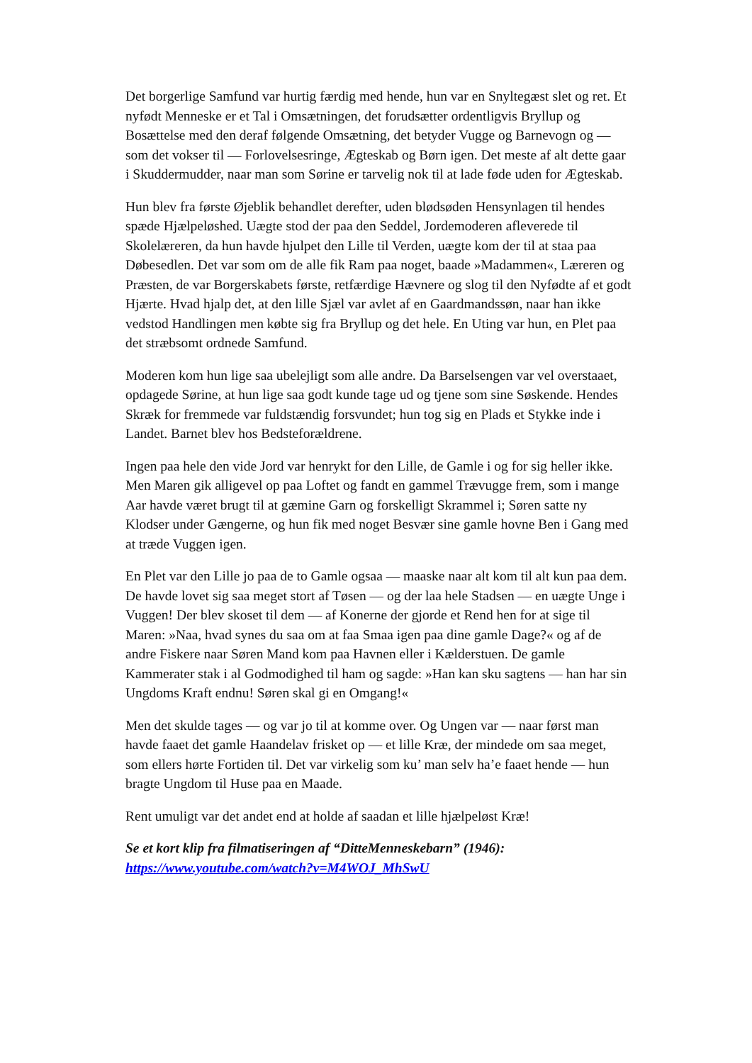Det borgerlige Samfund var hurtig færdig med hende, hun var en Snyltegæst slet og ret. Et nyfødt Menneske er et Tal i Omsætningen, det forudsætter ordentligvis Bryllup og Bosættelse med den deraf følgende Omsætning, det betyder Vugge og Barnevogn og — som det vokser til — Forlovelsesringe, Ægteskab og Børn igen. Det meste af alt dette gaar i Skuddermudder, naar man som Sørine er tarvelig nok til at lade føde uden for Ægteskab.
Hun blev fra første Øjeblik behandlet derefter, uden blødsøden Hensynlagen til hendes spæde Hjælpeløshed. Uægte stod der paa den Seddel, Jordemoderen afleverede til Skolelæreren, da hun havde hjulpet den Lille til Verden, uægte kom der til at staa paa Døbesedlen. Det var som om de alle fik Ram paa noget, baade »Madammen«, Læreren og Præsten, de var Borgerskabets første, retfærdige Hævnere og slog til den Nyfødte af et godt Hjærte. Hvad hjalp det, at den lille Sjæl var avlet af en Gaardmandssøn, naar han ikke vedstod Handlingen men købte sig fra Bryllup og det hele. En Uting var hun, en Plet paa det stræbsomt ordnede Samfund.
Moderen kom hun lige saa ubelejligt som alle andre. Da Barselsengen var vel overstaaet, opdagede Sørine, at hun lige saa godt kunde tage ud og tjene som sine Søskende. Hendes Skræk for fremmede var fuldstændig forsvundet; hun tog sig en Plads et Stykke inde i Landet. Barnet blev hos Bedsteforældrene.
Ingen paa hele den vide Jord var henrykt for den Lille, de Gamle i og for sig heller ikke. Men Maren gik alligevel op paa Loftet og fandt en gammel Trævugge frem, som i mange Aar havde været brugt til at gæmine Garn og forskelligt Skrammel i; Søren satte ny Klodser under Gængerne, og hun fik med noget Besvær sine gamle hovne Ben i Gang med at træde Vuggen igen.
En Plet var den Lille jo paa de to Gamle ogsaa — maaske naar alt kom til alt kun paa dem. De havde lovet sig saa meget stort af Tøsen — og der laa hele Stadsen — en uægte Unge i Vuggen! Der blev skoset til dem — af Konerne der gjorde et Rend hen for at sige til Maren: »Naa, hvad synes du saa om at faa Smaa igen paa dine gamle Dage?« og af de andre Fiskere naar Søren Mand kom paa Havnen eller i Kælderstuen. De gamle Kammerater stak i al Godmodighed til ham og sagde: »Han kan sku sagtens — han har sin Ungdoms Kraft endnu! Søren skal gi en Omgang!«
Men det skulde tages — og var jo til at komme over. Og Ungen var — naar først man havde faaet det gamle Haandelav frisket op — et lille Kræ, der mindede om saa meget, som ellers hørte Fortiden til. Det var virkelig som ku’ man selv ha’e faaet hende — hun bragte Ungdom til Huse paa en Maade.
Rent umuligt var det andet end at holde af saadan et lille hjælpeløst Kræ!
Se et kort klip fra filmatiseringen af “DitteMenneskebarn” (1946):
https://www.youtube.com/watch?v=M4WOJ_MhSwU